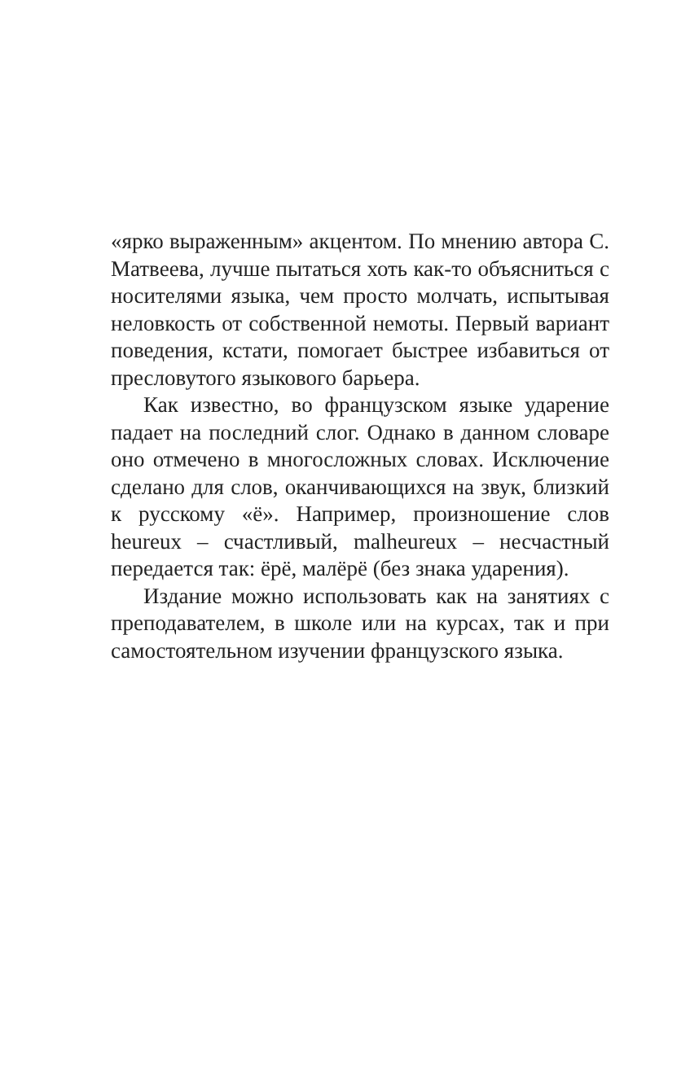«ярко выраженным» акцентом. По мнению автора С. Матвеева, лучше пытаться хоть как-то объясниться с носителями языка, чем просто молчать, испытывая неловкость от собственной немоты. Первый вариант поведения, кстати, помогает быстрее избавиться от пресловутого языкового барьера.
Как известно, во французском языке ударение падает на последний слог. Однако в данном словаре оно отмечено в многосложных словах. Исключение сделано для слов, оканчивающихся на звук, близкий к русскому «ё». Например, произношение слов heureux – счастливый, malheureux – несчастный передается так: ёрё, малёрё (без знака ударения).
Издание можно использовать как на занятиях с преподавателем, в школе или на курсах, так и при самостоятельном изучении французского языка.